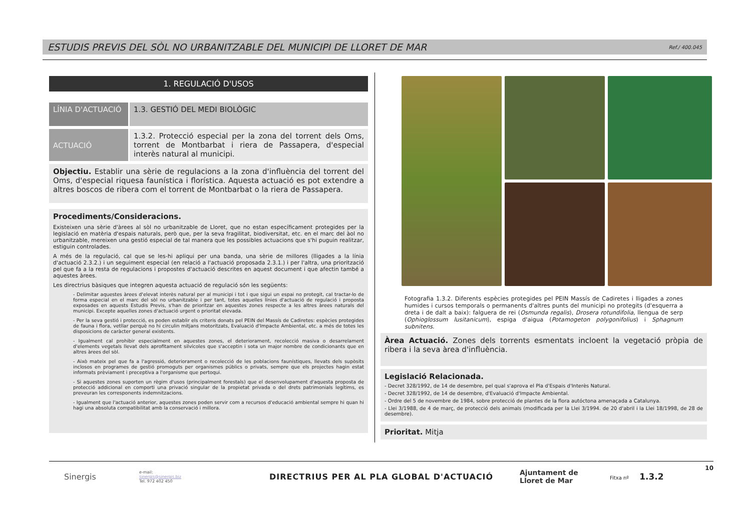ESTUDIS PREVIS DEL SÒL NO URBANITZABLE DEL MUNICIPI DE LLORET DE MAR Ref./ 400.045
1. REGULACIÓ D'USOS
LÍNIA D'ACTUACIÓ
1.3. GESTIÓ DEL MEDI BIOLÒGIC
ACTUACIÓ
1.3.2. Protecció especial per la zona del torrent dels Oms, torrent de Montbarbat i riera de Passapera, d'especial interès natural al municipi.
Objectiu. Establir una sèrie de regulacions a la zona d'influència del torrent del Oms, d'especial riquesa faunística i florística. Aquesta actuació es pot extendre a altres boscos de ribera com el torrent de Montbarbat o la riera de Passapera.
Procediments/Consideracions.
Existeixen una sèrie d'àrees al sòl no urbanitzable de Lloret, que no estan específicament protegides per la legislació en matèria d'espais naturals, però que, per la seva fragilitat, biodiversitat, etc. en el marc del àol no urbanitzable, mereixen una gestió especial de tal manera que les possibles actuacions que s'hi puguin realitzar, estiguin controlades.
A més de la regulació, cal que se les-hi apliqui per una banda, una sèrie de millores (lligades a la línia d'actuació 2.3.2.) i un seguiment especial (en relació a l'actuació proposada 2.3.1.) i per l'altra, una priorització pel que fa a la resta de regulacions i propostes d'actuació descrites en aquest document i que afectin també a aquestes àrees.
Les directrius bàsiques que integren aquesta actuació de regulació són les següents:
- Delimitar aquestes àrees d'elevat interès natural per al municipi i tot i que sigui un espai no protegit, cal tractar-lo de forma especial en el marc del sòl no urbanitzable i per tant, totes aquelles línies d'actuació de regulació i proposta exposades en aquests Estudis Previs, s'han de prioritzar en aquestes zones respecte a les altres àrees naturals del municipi. Excepte aquelles zones d'actuació urgent o prioritat elevada.
- Per la seva gestió i protecció, es poden establir els criteris donats pel PEIN del Massís de Cadiretes: espècies protegides de fauna i flora, vetllar perquè no hi circulin mitjans motoritzats, Evaluació d'Impacte Ambiental, etc. a més de totes les disposicions de caràcter general existents.
- Igualment cal prohibir especialment en aquestes zones, el deteriorament, recolecció masiva o desarrelament d'elements vegetals llevat dels aprofitament silvícoles que s'acceptin i sota un major nombre de condicionants que en altres àrees del sòl.
- Això mateix pel que fa a l'agressió, deteriorament o recolecció de les poblacions faunístiques, llevats dels supòsits inclosos en programes de gestió promoguts per organismes públics o privats, sempre que els projectes hagin estat informats prèviament i preceptiva a l'organisme que pertoqui.
- Si aquestes zones suporten un règim d'usos (principalment forestals) que el desenvolupament d'aquesta proposta de protecció addicional en comporti una privació singular de la propietat privada o del drets patrimonials legítims, es preveuran les corresponents indemnitzacions.
- Igualment que l'actuació anterior, aquestes zones poden servir com a recursos d'educació ambiental sempre hi quan hi hagi una absoluta compatibilitat amb la conservació i millora.
Fotografia 1.3.2. Diferents espècies protegides pel PEIN Massís de Cadiretes i lligades a zones humides i cursos temporals o permanents d'altres punts del municipi no protegits (d'esquerra a dreta i de dalt a baix): falguera de rei (Osmunda regalis), Drosera rotundifolia, llengua de serp (Ophioglossum lusitanicum), espiga d'aigua (Potamogeton polygonifolius) i Sphagnum subnitens.
Àrea Actuació. Zones dels torrents esmentats incloent la vegetació pròpia de ribera i la seva àrea d'influència.
Legislació Relacionada.
- Decret 328/1992, de 14 de desembre, pel qual s'aprova el Pla d'Espais d'Interès Natural.
- Decret 328/1992, de 14 de desembre, d'Evaluació d'Impacte Ambiental.
- Ordre del 5 de novembre de 1984, sobre protecció de plantes de la flora autóctona amenaçada a Catalunya.
- Llei 3/1988, de 4 de març, de protecció dels animals (modificada per la Llei 3/1994. de 20 d'abril i la Llei 18/1998, de 28 de desembre).
Prioritat. Mitja
10
Sinergis
e-mail:
sinergis@sinergis.biz
Tel. 972 402 450
DIRECTRIUS PER AL PLA GLOBAL D'ACTUACIÓ
Ajuntament de
Lloret de Mar
Fitxa nº 1.3.2